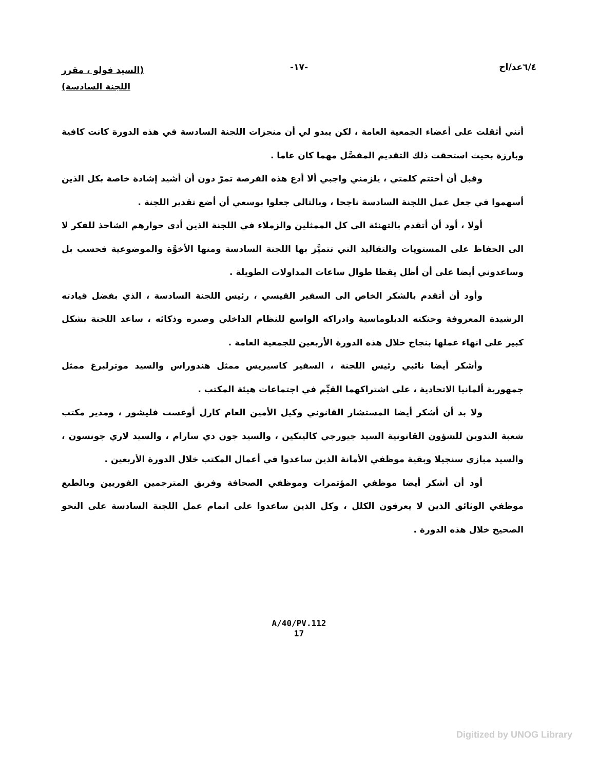٦/٤عد/اح -١٧-
(السيد فولو ، مقرر
اللجنة السادسة)
أنني أثقلت على أعضاء الجمعية العامة ، لكن يبدو لي أن منجزات اللجنة السادسة في هذه الدورة كانت كافية وبارزة بحيث استحقت ذلك التقديم المفصَّل مهما كان عاما .
وقبل أن أختتم كلمتي ، يلزمني واجبي ألا أدع هذه الفرصة تمرّ دون أن أشيد إشادة خاصة بكل الذين أسهموا في جعل عمل اللجنة السادسة ناجحا ، وبالتالي جعلوا بوسعي أن أضع تقدير اللجنة .
أولا ، أود أن أتقدم بالتهنئة الى كل الممثلين والزملاء في اللجنة الذين أدى حوارهم الشاحذ للفكر لا الى الحفاظ على المستويات والتقاليد التي تتميَّز بها اللجنة السادسة ومنها الأخوَّة والموضوعية فحسب بل وساعدوني أيضا على أن أظل يقظا طوال ساعات المداولات الطويلة .
وأود أن أتقدم بالشكر الخاص الى السفير القيسي ، رئيس اللجنة السادسة ، الذي بفضل قيادته الرشيدة المعروفة وحنكته الدبلوماسية وادراكه الواسع للنظام الداخلي وصبره وذكائه ، ساعد اللجنة بشكل كبير على انهاء عملها بنجاح خلال هذه الدورة الأربعين للجمعية العامة .
وأشكر أيضا نائبي رئيس اللجنة ، السفير كاسيريس ممثل هندوراس والسيد موترلبرغ ممثل جمهورية ألمانيا الاتحادية ، على اشتراكهما القيِّم في اجتماعات هيئة المكتب .
ولا بد أن أشكر أيضا المستشار القانوني وكيل الأمين العام كارل أوغست فليشور ، ومدير مكتب شعبة التدوين للشؤون القانونية السيد جيورجي كالينكين ، والسيد جون دي سارام ، والسيد لاري جونسون ، والسيد مبازي سنجيلا وبقية موظفي الأمانة الذين ساعدوا في أعمال المكتب خلال الدورة الأربعين .
أود أن أشكر أيضا موظفي المؤتمرات وموظفي الصحافة وفريق المترجمين الفوريين وبالطبع موظفي الوثائق الذين لا يعرفون الكلل ، وكل الذين ساعدوا على اتمام عمل اللجنة السادسة على النحو الصحيح خلال هذه الدورة .
A/40/PV.112
17
Digitized by UNOG Library